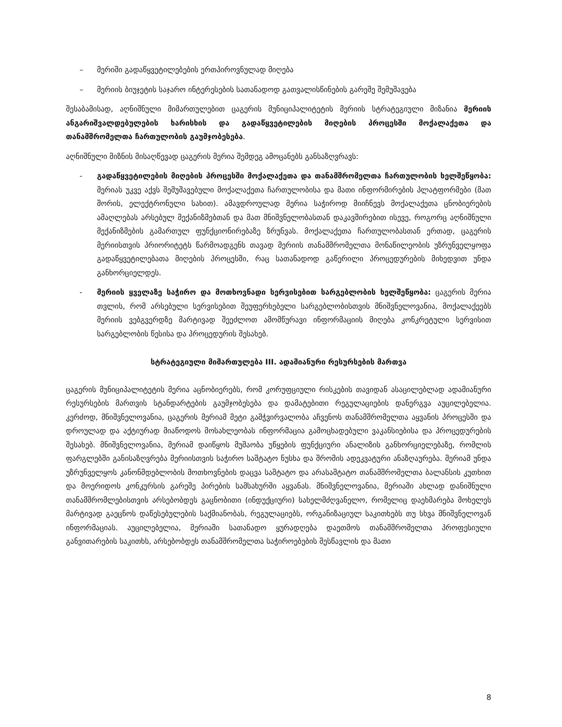– მერიში გადაწყვეტილებების ერთპიროვნულად მიღება
– მერიის ბიუჯეტის საჯარო ინტერესების სათანადოდ გათვალისწინების გარეშე შემუშავება
შესაბამისად, აღნიშნული მიმართულებით ცაგერის მუნიციპალიტეტის მერიის სტრატეგიული მიზანია მერიის ანგარიშვალდებულების ხარისხის და გადაწყვეტილების მიღების პროცესში მოქალაქეთა და თანამშრომელთა ჩართულობის გაუმჯობესება.
აღნიშნული მიზნის მისაღწევად ცაგერის მერია შემდეგ ამოცანებს განსაზღვრავს:
- გადაწყვეტილების მიღების პროცესში მოქალაქეთა და თანამშრომელთა ჩართულობის ხელშეწყობა: მერიას უკვე აქვს შემუშავებული მოქალაქეთა ჩართულობისა და მათი ინფორმირების პლატფორმები (მათ შორის, ელექტრონული სახით). ამავდროულად მერია საჭიროდ მიიჩნევს მოქალაქეთა ცნობიერების ამაღლებას არსებულ მექანიზმებთან და მათ მნიშვნელობასთან დაკავშირებით ისევე, როგორც აღნიშნული მექანიზმების გამართულ ფუნქციონირებაზე ზრუნვას. მოქალაქეთა ჩართულობასთან ერთად, ცაგერის მერიისთვის პრიორიტეტს წარმოადგენს თავად მერიის თანამშრომელთა მონაწილეობის უზრუნველყოფა გადაწყვეტილებათა მიღების პროცესში, რაც სათანადოდ გაწერილი პროცედურების მიხედვით უნდა განხორციელდეს.
- მერიის ყველაზე საჭირო და მოთხოვნადი სერვისებით სარგებლობის ხელშეწყობა: ცაგერის მერია თვლის, რომ არსებული სერვისებით შეუფერხებელი სარგებლობისთვის მნიშვნელოვანია, მოქალაქეებს მერიის ვებგვერდზე მარტივად შეეძლოთ ამომწურავი ინფორმაციის მიღება კონკრეტული სერვისით სარგებლობის წესისა და პროცედურის შესახებ.
სტრატეგიული მიმართულება III. ადამიანური რესურსების მართვა
ცაგერის მუნიციპალიტეტის მერია აცნობიერებს, რომ კორუფციული რისკების თავიდან ასაცილებლად ადამიანური რესურსების მართვის სტანდარტების გაუმჯობესება და დამატებითი რეგულაციების დანერგვა აუცილებელია. კერძოდ, მნიშვნელოვანია, ცაგერის მერიამ მეტი გამჭვირვალობა აჩვენოს თანამშრომელთა აყვანის პროცესში და დროულად და აქტიურად მიაწოდოს მოსახლეობას ინფორმაცია გამოცხადებული ვაკანსიებისა და პროცედურების შესახებ. მნიშვნელოვანია, მერიამ დაიწყოს მუშაობა უწყების ფუნქციური ანალიზის განხორციელებაზე, რომლის ფარგლებში განისაზღვრება მერიისთვის საჭირო საშტატო ნუსხა და შრომის ადეკვატური ანაზღაურება. მერიამ უნდა უზრუნველყოს კანონმდებლობის მოთხოვნების დაცვა საშტატო და არასაშტატო თანამშრომელთა ბალანსის კუთხით და მოერიდოს კონკურსის გარეშე პირების სამსახურში აყვანას. მნიშვნელოვანია, მერიაში ახლად დანიშნული თანამშრომლებისთვის არსებობდეს გაცნობითი (ინდუქციური) სახელმძღვანელო, რომელიც დაეხმარება მოხელეს მარტივად გაეცნოს დაწესებულების საქმიანობას, რეგულაციებს, ორგანიზაციულ საკითხებს თუ სხვა მნიშვნელოვან ინფორმაციას. აუცილებელია, მერიაში სათანადო ყურადღება დაეთმოს თანამშრომელთა პროფესიული განვითარების საკითხს, არსებობდეს თანამშრომელთა საჭიროებების შესწავლის და მათი
8